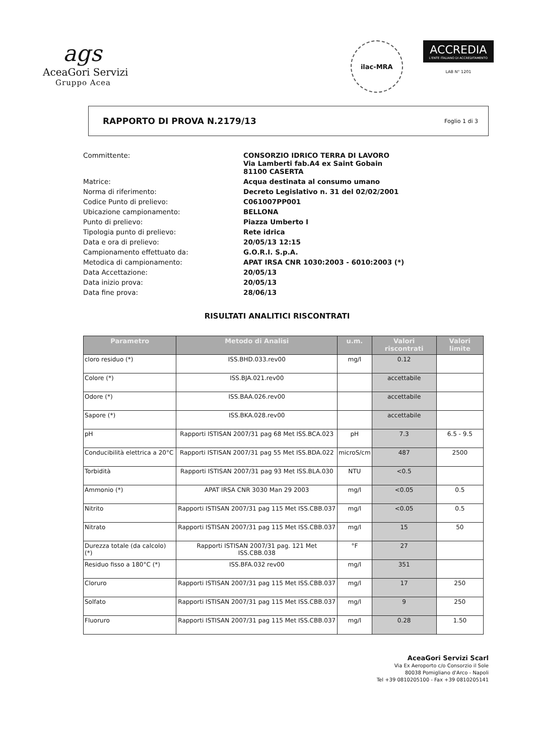ags
AceaGori Servizi
Gruppo Acea
ilac-MRA
ACCREDIA
L'ENTE ITALIANO DI ACCREDITAMENTO
LAB N° 1201
RAPPORTO DI PROVA N.2179/13 Foglio 1 di 3
Committente:
CONSORZIO IDRICO TERRA DI LAVORO
Via Lamberti fab.A4 ex Saint Gobain
81100 CASERTA
Matrice:
Acqua destinata al consumo umano
Norma di riferimento:
Decreto Legislativo n. 31 del 02/02/2001
Codice Punto di prelievo:
C061007PP001
Ubicazione campionamento:
BELLONA
Punto di prelievo:
Piazza Umberto I
Tipologia punto di prelievo:
Rete idrica
Data e ora di prelievo:
20/05/13 12:15
Campionamento effettuato da:
G.O.R.I. S.p.A.
Metodica di campionamento:
APAT IRSA CNR 1030:2003 - 6010:2003 (*)
Data Accettazione:
20/05/13
Data inizio prova:
20/05/13
Data fine prova:
28/06/13
RISULTATI ANALITICI RISCONTRATI
| Parametro | Metodo di Analisi | u.m. | Valori riscontrati | Valori limite |
| --- | --- | --- | --- | --- |
| cloro residuo (*) | ISS.BHD.033.rev00 | mg/l | 0.12 | |
| Colore (*) | ISS.BJA.021.rev00 | | accettabile | |
| Odore (*) | ISS.BAA.026.rev00 | | accettabile | |
| Sapore (*) | ISS.BKA.028.rev00 | | accettabile | |
| pH | Rapporti ISTISAN 2007/31 pag 68 Met ISS.BCA.023 | pH | 7.3 | 6.5 - 9.5 |
| Conducibilità elettrica a 20°C | Rapporti ISTISAN 2007/31 pag 55 Met ISS.BDA.022 | microS/cm | 487 | 2500 |
| Torbidità | Rapporti ISTISAN 2007/31 pag 93 Met ISS.BLA.030 | NTU | <0.5 | |
| Ammonio (*) | APAT IRSA CNR 3030 Man 29 2003 | mg/l | <0.05 | 0.5 |
| Nitrito | Rapporti ISTISAN 2007/31 pag 115 Met ISS.CBB.037 | mg/l | <0.05 | 0.5 |
| Nitrato | Rapporti ISTISAN 2007/31 pag 115 Met ISS.CBB.037 | mg/l | 15 | 50 |
| Durezza totale (da calcolo) (*) | Rapporti ISTISAN 2007/31 pag. 121 Met ISS.CBB.038 | °F | 27 | |
| Residuo fisso a 180°C (*) | ISS.BFA.032 rev00 | mg/l | 351 | |
| Cloruro | Rapporti ISTISAN 2007/31 pag 115 Met ISS.CBB.037 | mg/l | 17 | 250 |
| Solfato | Rapporti ISTISAN 2007/31 pag 115 Met ISS.CBB.037 | mg/l | 9 | 250 |
| Fluoruro | Rapporti ISTISAN 2007/31 pag 115 Met ISS.CBB.037 | mg/l | 0.28 | 1.50 |
AceaGori Servizi Scarl
Via Ex Aeroporto c/o Consorzio il Sole
80038 Pomigliano d'Arco - Napoli
Tel +39 0810205100 - Fax +39 0810205141